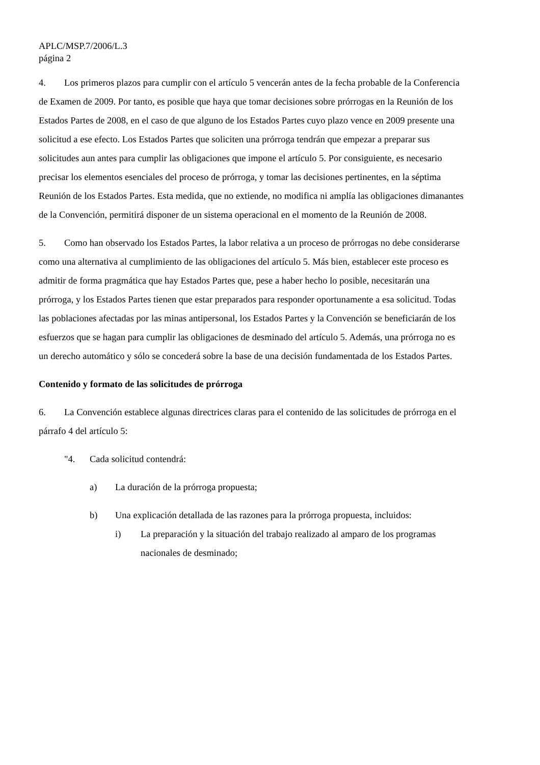APLC/MSP.7/2006/L.3
página 2
4. Los primeros plazos para cumplir con el artículo 5 vencerán antes de la fecha probable de la Conferencia de Examen de 2009. Por tanto, es posible que haya que tomar decisiones sobre prórrogas en la Reunión de los Estados Partes de 2008, en el caso de que alguno de los Estados Partes cuyo plazo vence en 2009 presente una solicitud a ese efecto. Los Estados Partes que soliciten una prórroga tendrán que empezar a preparar sus solicitudes aun antes para cumplir las obligaciones que impone el artículo 5. Por consiguiente, es necesario precisar los elementos esenciales del proceso de prórroga, y tomar las decisiones pertinentes, en la séptima Reunión de los Estados Partes. Esta medida, que no extiende, no modifica ni amplía las obligaciones dimanantes de la Convención, permitirá disponer de un sistema operacional en el momento de la Reunión de 2008.
5. Como han observado los Estados Partes, la labor relativa a un proceso de prórrogas no debe considerarse como una alternativa al cumplimiento de las obligaciones del artículo 5. Más bien, establecer este proceso es admitir de forma pragmática que hay Estados Partes que, pese a haber hecho lo posible, necesitarán una prórroga, y los Estados Partes tienen que estar preparados para responder oportunamente a esa solicitud. Todas las poblaciones afectadas por las minas antipersonal, los Estados Partes y la Convención se beneficiarán de los esfuerzos que se hagan para cumplir las obligaciones de desminado del artículo 5. Además, una prórroga no es un derecho automático y sólo se concederá sobre la base de una decisión fundamentada de los Estados Partes.
Contenido y formato de las solicitudes de prórroga
6. La Convención establece algunas directrices claras para el contenido de las solicitudes de prórroga en el párrafo 4 del artículo 5:
"4. Cada solicitud contendrá:
a) La duración de la prórroga propuesta;
b) Una explicación detallada de las razones para la prórroga propuesta, incluidos:
i) La preparación y la situación del trabajo realizado al amparo de los programas nacionales de desminado;